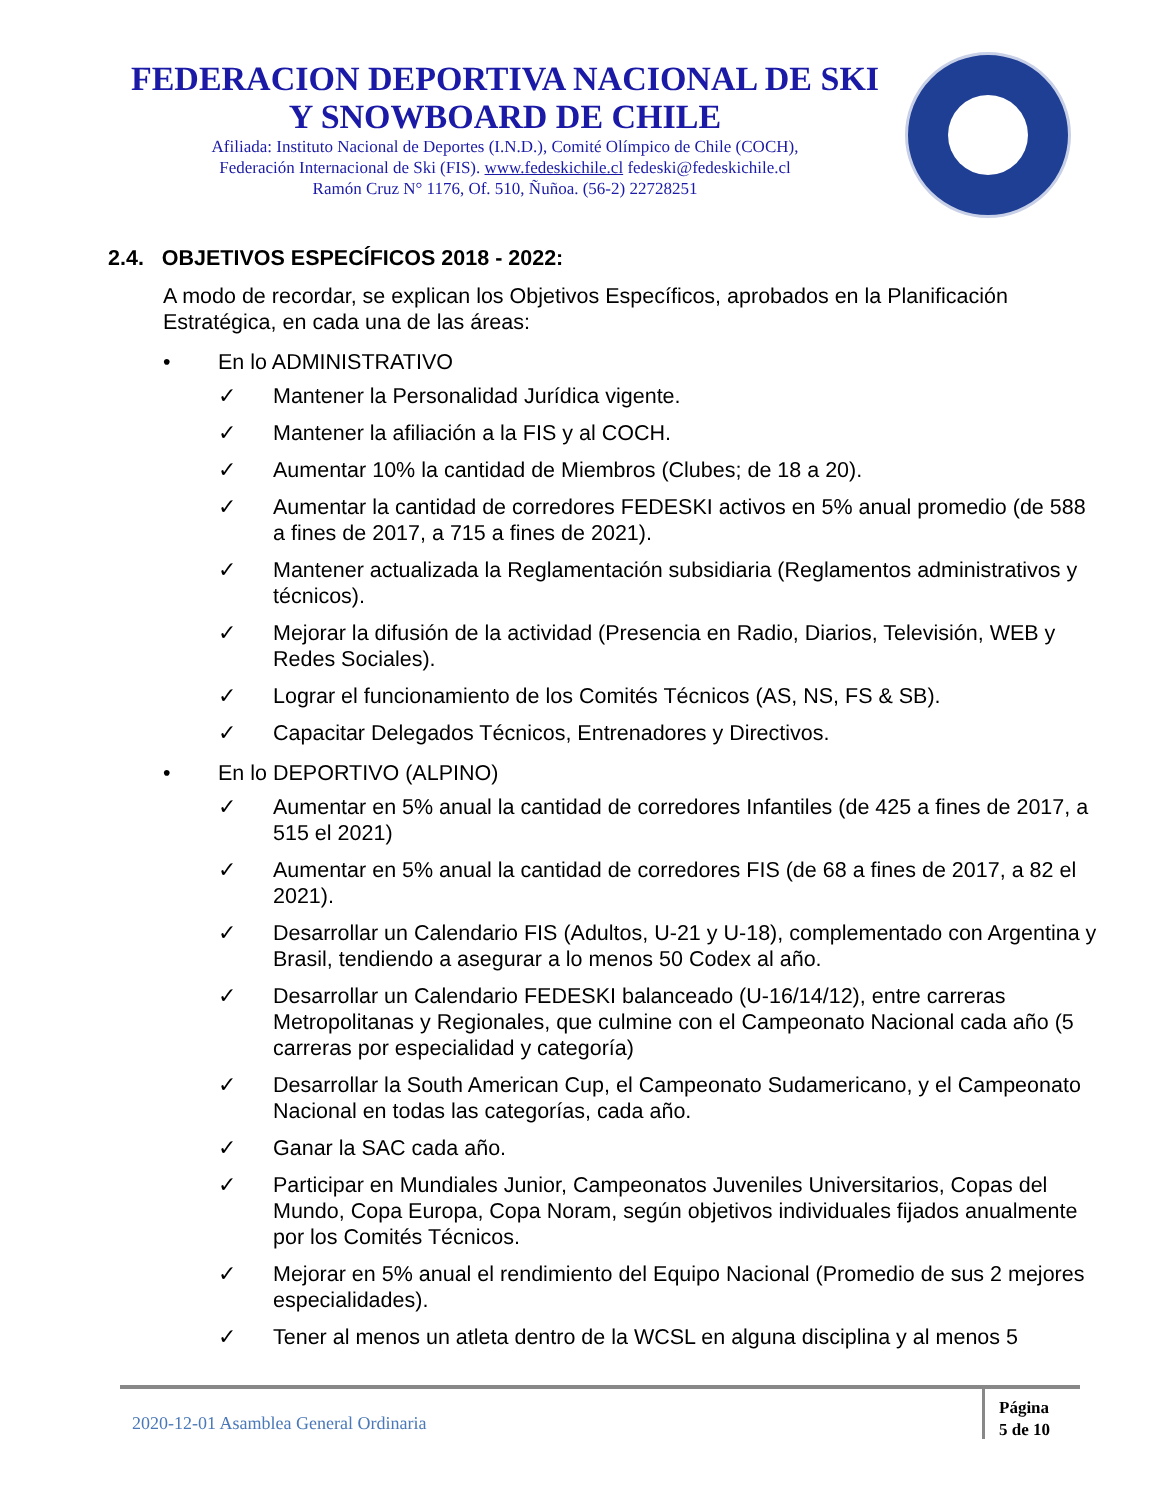FEDERACION DEPORTIVA NACIONAL DE SKI
Y SNOWBOARD DE CHILE
Afiliada: Instituto Nacional de Deportes (I.N.D.), Comité Olímpico de Chile (COCH),
Federación Internacional de Ski (FIS). www.fedeskichile.cl fedeski@fedeskichile.cl
Ramón Cruz N° 1176, Of. 510, Ñuñoa. (56-2) 22728251
2.4. OBJETIVOS ESPECÍFICOS 2018 - 2022:
A modo de recordar, se explican los Objetivos Específicos, aprobados en la Planificación Estratégica, en cada una de las áreas:
• En lo ADMINISTRATIVO
✓ Mantener la Personalidad Jurídica vigente.
✓ Mantener la afiliación a la FIS y al COCH.
✓ Aumentar 10% la cantidad de Miembros (Clubes; de 18 a 20).
✓ Aumentar la cantidad de corredores FEDESKI activos en 5% anual promedio (de 588 a fines de 2017, a 715 a fines de 2021).
✓ Mantener actualizada la Reglamentación subsidiaria (Reglamentos administrativos y técnicos).
✓ Mejorar la difusión de la actividad (Presencia en Radio, Diarios, Televisión, WEB y Redes Sociales).
✓ Lograr el funcionamiento de los Comités Técnicos (AS, NS, FS & SB).
✓ Capacitar Delegados Técnicos, Entrenadores y Directivos.
• En lo DEPORTIVO (ALPINO)
✓ Aumentar en 5% anual la cantidad de corredores Infantiles (de 425 a fines de 2017, a 515 el 2021)
✓ Aumentar en 5% anual la cantidad de corredores FIS (de 68 a fines de 2017, a 82 el 2021).
✓ Desarrollar un Calendario FIS (Adultos, U-21 y U-18), complementado con Argentina y Brasil, tendiendo a asegurar a lo menos 50 Codex al año.
✓ Desarrollar un Calendario FEDESKI balanceado (U-16/14/12), entre carreras Metropolitanas y Regionales, que culmine con el Campeonato Nacional cada año (5 carreras por especialidad y categoría)
✓ Desarrollar la South American Cup, el Campeonato Sudamericano, y el Campeonato Nacional en todas las categorías, cada año.
✓ Ganar la SAC cada año.
✓ Participar en Mundiales Junior, Campeonatos Juveniles Universitarios, Copas del Mundo, Copa Europa, Copa Noram, según objetivos individuales fijados anualmente por los Comités Técnicos.
✓ Mejorar en 5% anual el rendimiento del Equipo Nacional (Promedio de sus 2 mejores especialidades).
✓ Tener al menos un atleta dentro de la WCSL en alguna disciplina y al menos 5
2020-12-01 Asamblea General Ordinaria
Página
5 de 10